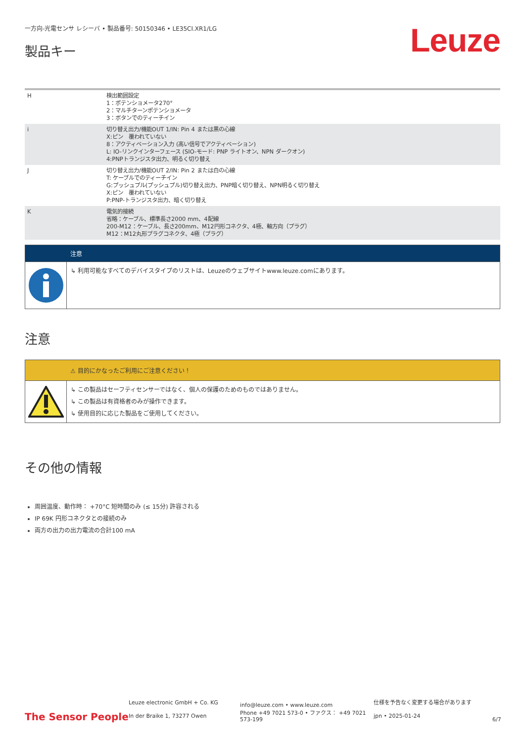一方向-光電センサ レシーバ • 製品番号: 50150346 • LE35CI.XR1/LG
製品キー
Leuze
| H | 検出範囲設定 1：ポテンショメータ270° 2：マルチターンポテンショメータ 3：ボタンでのティーチイン |
| i | 切り替え出力/機能OUT 1/IN: Pin 4 または黒の心線 X:ピン 覆われていない 8：アクティベーション入力 (高い信号でアクティベーション) L: IO-リンクインターフェース (SIO-モード: PNP ライトオン、NPN ダークオン) 4:PNPトランジスタ出力、明るく切り替え |
| J | 切り替え出力/機能OUT 2/IN: Pin 2 または白の心線 T: ケーブルでのティーチイン G:プッシュプル(プッシュプル)切り替え出力、PNP暗く切り替え、NPN明るく切り替え X:ピン 覆われていない P:PNP-トランジスタ出力、暗く切り替え |
| K | 電気的接続 省略：ケーブル、標準長さ2000 mm、4配線 200-M12：ケーブル、長さ200mm、M12円形コネクタ、4極、軸方向（プラグ） M12：M12丸形プラグコネクタ、4極（プラグ） |
注意
↳ 利用可能なすべてのデバイスタイプのリストは、Leuzeのウェブサイトwww.leuze.comにあります。
注意
⚠ 目的にかなったご利用にご注意ください！
↳ この製品はセーフティセンサーではなく、個人の保護のためのものではありません。
↳ この製品は有資格者のみが操作できます。
↳ 使用目的に応じた製品をご使用してください。
その他の情報
周囲温度、動作時： +70°C 短時間のみ (≤ 15分) 許容される
IP 69K 円形コネクタとの接続のみ
両方の出力の出力電流の合計100 mA
The Sensor People
Leuze electronic GmbH + Co. KG
In der Braike 1, 73277 Owen
info@leuze.com • www.leuze.com
Phone +49 7021 573-0 • ファクス： +49 7021 573-199
仕様を予告なく変更する場合があります
jpn • 2025-01-24
6/7